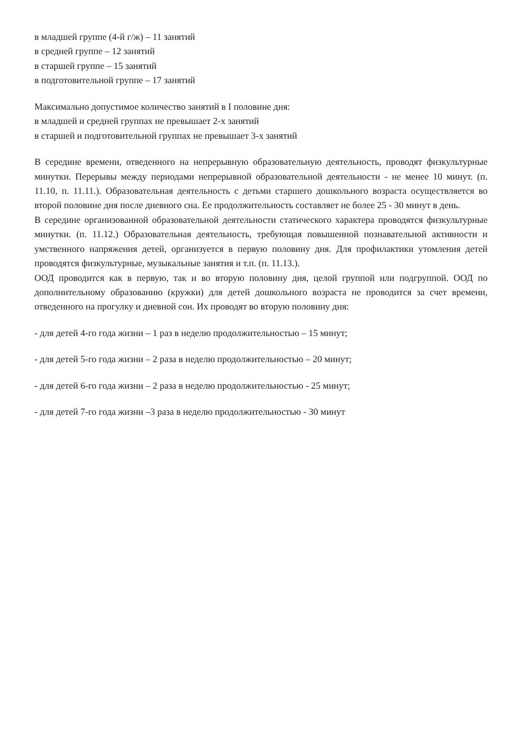в младшей группе (4-й г/ж) – 11 занятий
в средней группе – 12 занятий
в старшей группе – 15 занятий
в подготовительной группе – 17 занятий
Максимально допустимое количество занятий в I половине дня:
в младшей и средней группах не превышает 2-х занятий
в старшей и подготовительной группах не превышает 3-х занятий
В середине времени, отведенного на непрерывную образовательную деятельность, проводят физкультурные минутки. Перерывы между периодами непрерывной образовательной деятельности - не менее 10 минут. (п. 11.10, п. 11.11.). Образовательная деятельность с детьми старшего дошкольного возраста осуществляется во второй половине дня после дневного сна. Ее продолжительность составляет не более 25 - 30 минут в день.
В середине организованной образовательной деятельности статического характера проводятся физкультурные минутки. (п. 11.12.) Образовательная деятельность, требующая повышенной познавательной активности и умственного напряжения детей, организуется в первую половину дня. Для профилактики утомления детей проводятся физкультурные, музыкальные занятия и т.п. (п. 11.13.).
ООД проводится как в первую, так и во вторую половину дня, целой группой или подгруппой. ООД по дополнительному образованию (кружки) для детей дошкольного возраста не проводится за счет времени, отведенного на прогулку и дневной сон. Их проводят во вторую половину дня:
- для детей 4-го года жизни – 1 раз в неделю продолжительностью – 15 минут;
- для детей 5-го года жизни – 2 раза в неделю продолжительностью – 20 минут;
- для детей 6-го года жизни – 2 раза в неделю продолжительностью - 25 минут;
- для детей 7-го года жизни –3 раза в неделю продолжительностью - 30 минут